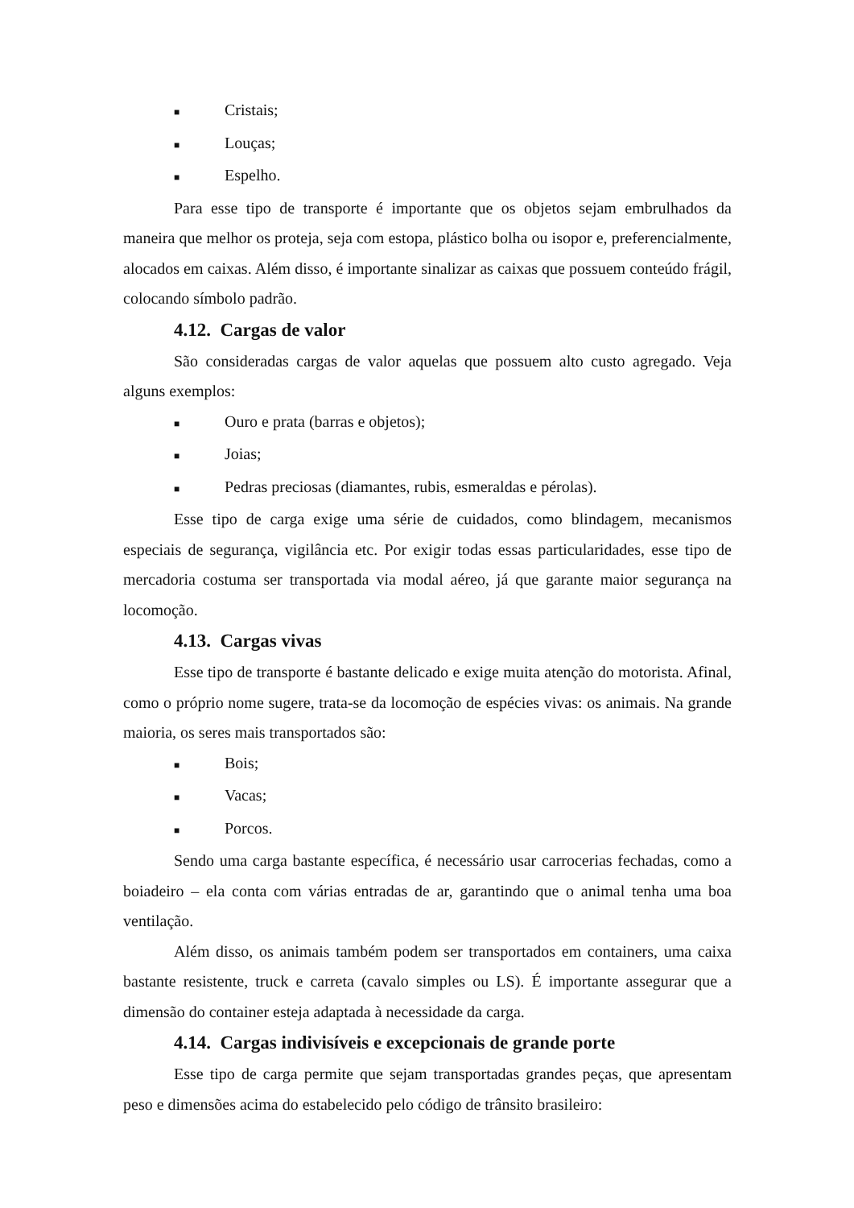■ Cristais;
■ Louças;
■ Espelho.
Para esse tipo de transporte é importante que os objetos sejam embrulhados da maneira que melhor os proteja, seja com estopa, plástico bolha ou isopor e, preferencialmente, alocados em caixas. Além disso, é importante sinalizar as caixas que possuem conteúdo frágil, colocando símbolo padrão.
4.12. Cargas de valor
São consideradas cargas de valor aquelas que possuem alto custo agregado. Veja alguns exemplos:
■ Ouro e prata (barras e objetos);
■ Joias;
■ Pedras preciosas (diamantes, rubis, esmeraldas e pérolas).
Esse tipo de carga exige uma série de cuidados, como blindagem, mecanismos especiais de segurança, vigilância etc. Por exigir todas essas particularidades, esse tipo de mercadoria costuma ser transportada via modal aéreo, já que garante maior segurança na locomoção.
4.13. Cargas vivas
Esse tipo de transporte é bastante delicado e exige muita atenção do motorista. Afinal, como o próprio nome sugere, trata-se da locomoção de espécies vivas: os animais. Na grande maioria, os seres mais transportados são:
■ Bois;
■ Vacas;
■ Porcos.
Sendo uma carga bastante específica, é necessário usar carrocerias fechadas, como a boiadeiro – ela conta com várias entradas de ar, garantindo que o animal tenha uma boa ventilação.
Além disso, os animais também podem ser transportados em containers, uma caixa bastante resistente, truck e carreta (cavalo simples ou LS). É importante assegurar que a dimensão do container esteja adaptada à necessidade da carga.
4.14. Cargas indivisíveis e excepcionais de grande porte
Esse tipo de carga permite que sejam transportadas grandes peças, que apresentam peso e dimensões acima do estabelecido pelo código de trânsito brasileiro: